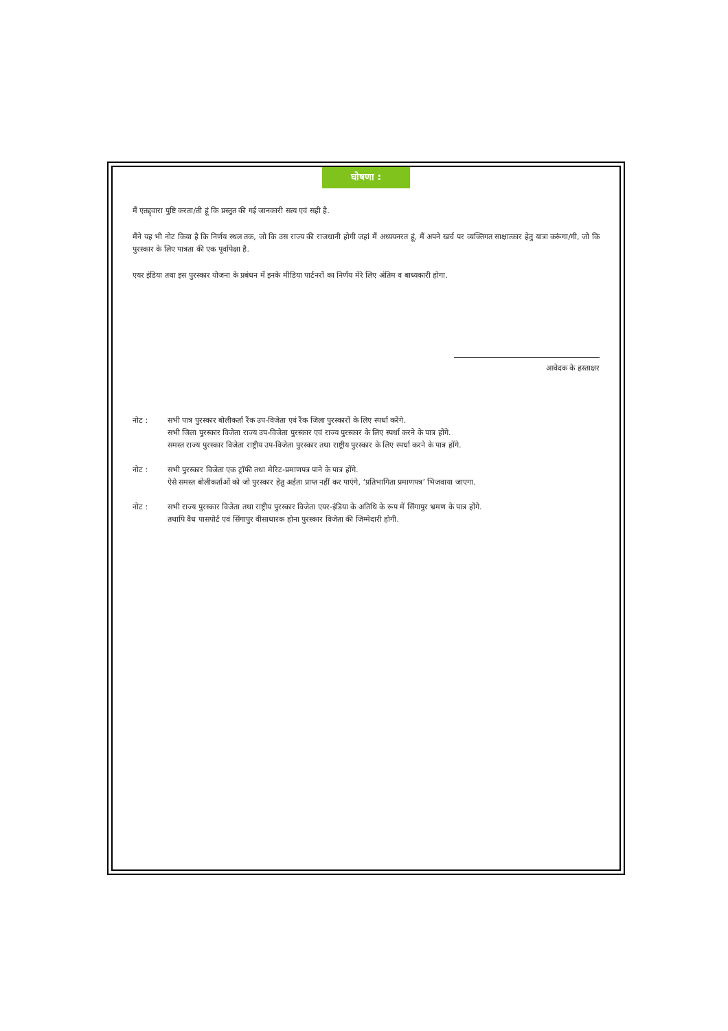घोषणा :
मैं एतद्द्वारा पुष्टि करता/ती हूं कि प्रस्तुत की गई जानकारी सत्य एवं सही है.
मैंने यह भी नोट किया है कि निर्णय स्थल तक, जो कि उस राज्य की राजधानी होगी जहां मैं अध्ययनरत हूं, मैं अपने खर्च पर व्यक्तिगत साक्षात्कार हेतु यात्रा करूंगा/गी, जो कि पुरस्कार के लिए पात्रता की एक पूर्वापेक्षा है.
एयर इंडिया तथा इस पुरस्कार योजना के प्रबंधन में इनके मीडिया पार्टनरों का निर्णय मेरे लिए अंतिम व बाध्यकारी होगा.
आवेदक के हस्ताक्षर
नोट : सभी पात्र पुरस्कार बोलीकर्ता रैंक उप-विजेता एवं रैंक जिला पुरस्कारों के लिए स्पर्धा करेंगे.
सभी जिला पुरस्कार विजेता राज्य उप-विजेता पुरस्कार एवं राज्य पुरस्कार के लिए स्पर्धा करने के पात्र होंगे.
समस्त राज्य पुरस्कार विजेता राष्ट्रीय उप-विजेता पुरस्कार तथा राष्ट्रीय पुरस्कार के लिए स्पर्धा करने के पात्र होंगे.
नोट : सभी पुरस्कार विजेता एक ट्रॉफी तथा मेरिट-प्रमाणपत्र पाने के पात्र होंगे.
ऐसे समस्त बोलीकर्ताओं को जो पुरस्कार हेतु अर्हता प्राप्त नहीं कर पाएंगे, ‘प्रतिभागिता प्रमाणपत्र’ भिजवाया जाएगा.
नोट : सभी राज्य पुरस्कार विजेता तथा राष्ट्रीय पुरस्कार विजेता एयर-इंडिया के अतिथि के रूप में सिंगापुर भ्रमण के पात्र होंगे.
तथापि वैध पासपोर्ट एवं सिंगापुर वीसाधारक होना पुरस्कार विजेता की जिम्मेदारी होगी.